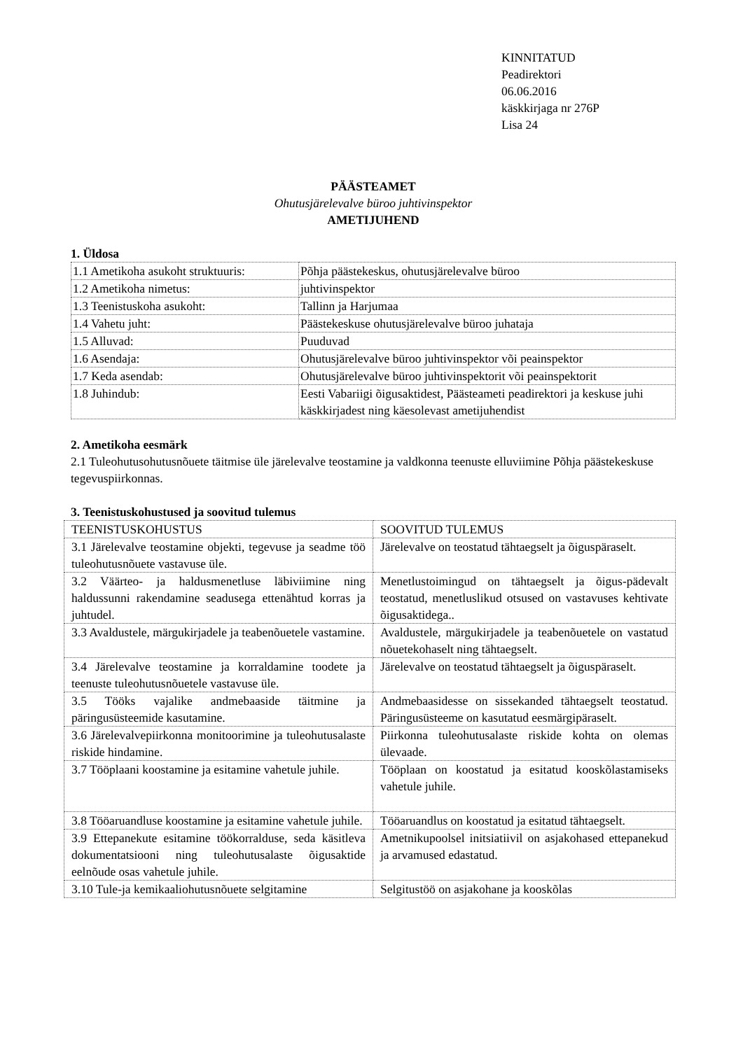KINNITATUD
Peadirektori
06.06.2016
käskkirjaga nr 276P
Lisa 24
PÄÄSTEAMET
Ohutusjärelevalve büroo juhtivinspektor
AMETIJUHEND
1. Üldosa
| 1.1 Ametikoha asukoht struktuuris: | Põhja päästekeskus, ohutusjärelevalve büroo |
| 1.2 Ametikoha nimetus: | juhtivinspektor |
| 1.3 Teenistuskoha asukoht: | Tallinn ja Harjumaa |
| 1.4 Vahetu juht: | Päästekeskuse ohutusjärelevalve büroo juhataja |
| 1.5 Alluvad: | Puuduvad |
| 1.6 Asendaja: | Ohutusjärelevalve büroo juhtivinspektor või peainspektor |
| 1.7 Keda asendab: | Ohutusjärelevalve büroo juhtivinspektorit või peainspektorit |
| 1.8 Juhindub: | Eesti Vabariigi õigusaktidest, Päästeameti peadirektori ja keskuse juhi käskkirjadest ning käesolevast ametijuhendist |
2. Ametikoha eesmärk
2.1 Tuleohutusohutusnõuete täitmise üle järelevalve teostamine ja valdkonna teenuste elluviimine Põhja päästekeskuse tegevuspiirkonnas.
3. Teenistuskohustused ja soovitud tulemus
| TEENISTUSKOHUSTUS | SOOVITUD TULEMUS |
| 3.1 Järelevalve teostamine objekti, tegevuse ja seadme töö tuleohutusnõuete vastavuse üle. | Järelevalve on teostatud tähtaegselt ja õiguspäraselt. |
| 3.2 Väärteo- ja haldusmenetluse läbiviimine ning haldussunni rakendamine seadusega ettenähtud korras ja juhtudel. | Menetlustoimingud on tähtaegselt ja õigus-pädevalt teostatud, menetluslikud otsused on vastavuses kehtivate õigusaktidega.. |
| 3.3 Avaldustele, märgukirjadele ja teabenõuetele vastamine. | Avaldustele, märgukirjadele ja teabenõuetele on vastatud nõuetekohaselt ning tähtaegselt. |
| 3.4 Järelevalve teostamine ja korraldamine toodete ja teenuste tuleohutusnõuetele vastavuse üle. | Järelevalve on teostatud tähtaegselt ja õiguspäraselt. |
| 3.5 Tööks vajalike andmebaaside täitmine ja päringusüsteemide kasutamine. | Andmebaasidesse on sissekanded tähtaegselt teostatud. Päringusüsteeme on kasutatud eesmärgipäraselt. |
| 3.6 Järelevalvepiirkonna monitoorimine ja tuleohutusalaste riskide hindamine. | Piirkonna tuleohutusalaste riskide kohta on olemas ülevaade. |
| 3.7 Tööplaani koostamine ja esitamine vahetule juhile. | Tööplaan on koostatud ja esitatud kooskõlastamiseks vahetule juhile. |
| 3.8 Tööaruandluse koostamine ja esitamine vahetule juhile. | Tööaruandlus on koostatud ja esitatud tähtaegselt. |
| 3.9 Ettepanekute esitamine töökorralduse, seda käsitleva dokumentatsiooni ning tuleohutusalaste õigusaktide eelnõude osas vahetule juhile. | Ametnikupoolsel initsiatiivil on asjakohased ettepanekud ja arvamused edastatud. |
| 3.10 Tule-ja kemikaaliohutusnõuete selgitamine | Selgitustöö on asjakohane ja kooskõlas |